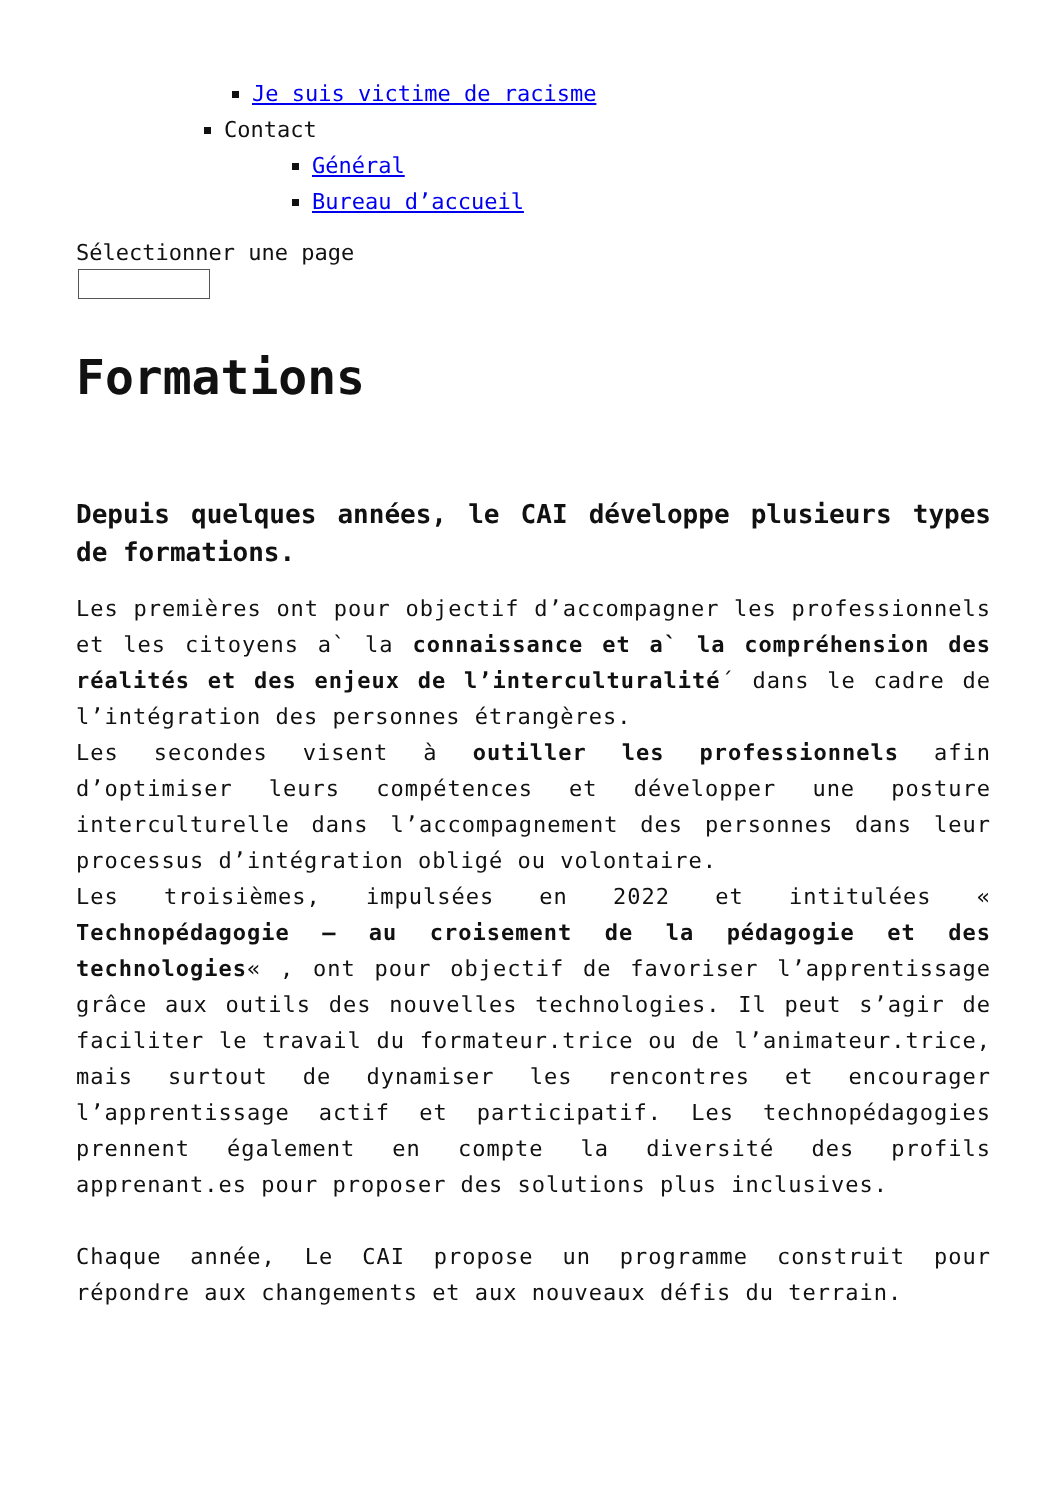Je suis victime de racisme
Contact
Général
Bureau d’accueil
Sélectionner une page
Formations
Depuis quelques années, le CAI développe plusieurs types de formations.
Les premières ont pour objectif d’accompagner les professionnels et les citoyens a` la connaissance et a` la compréhension des réalités et des enjeux de l’interculturalité´ dans le cadre de l’intégration des personnes étrangères.
Les secondes visent à outiller les professionnels afin d’optimiser leurs compétences et développer une posture interculturelle dans l’accompagnement des personnes dans leur processus d’intégration obligé ou volontaire.
Les troisièmes, impulsées en 2022 et intitulées « Technopédagogie – au croisement de la pédagogie et des technologies« , ont pour objectif de favoriser l’apprentissage grâce aux outils des nouvelles technologies. Il peut s’agir de faciliter le travail du formateur.trice ou de l’animateur.trice, mais surtout de dynamiser les rencontres et encourager l’apprentissage actif et participatif. Les technopédagogies prennent également en compte la diversité des profils apprenant.es pour proposer des solutions plus inclusives.
Chaque année, Le CAI propose un programme construit pour répondre aux changements et aux nouveaux défis du terrain.